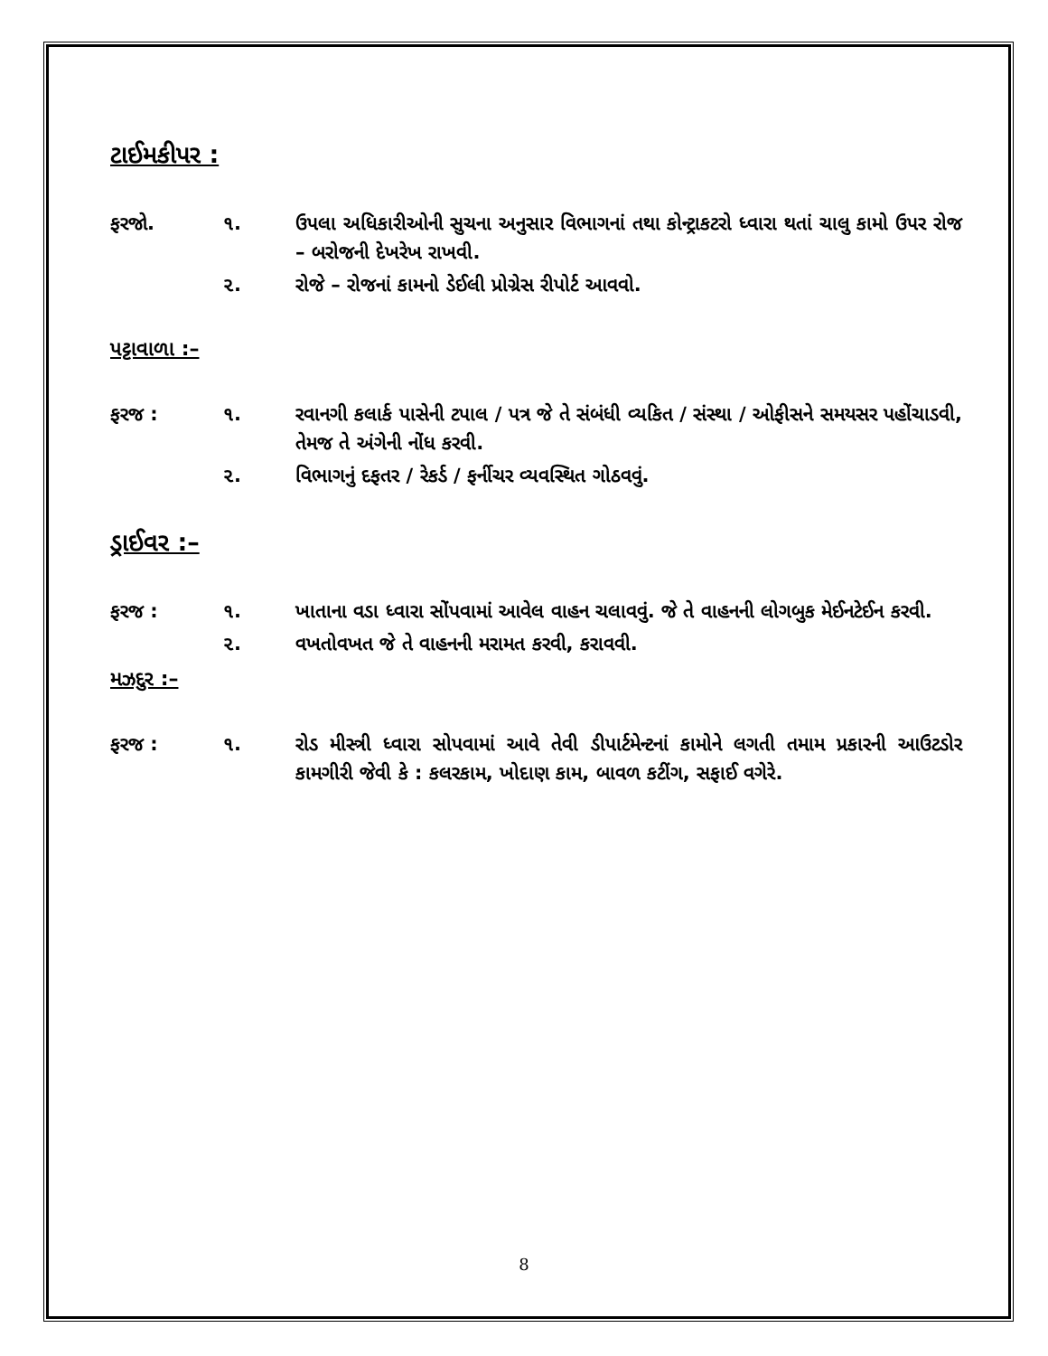ટાઈમકીપર :
ફરજો. ૧. ઉપલા અધિકારીઓની સુચના અનુસાર વિભાગનાં તથા કોન્ટ્રાકટરો ધ્વારા થતાં ચાલુ કામો ઉપર રોજ – બરોજની દેખરેખ રાખવી.
૨. રોજે – રોજનાં કામનો ડેઈલી પ્રોગ્રેસ રીપોર્ટ આવવો.
પટ્ટાવાળા :–
ફરજ : ૧. રવાનગી કલાર્ક પાસેની ટપાલ / પત્ર જે તે સંબંધી વ્યકિત / સંસ્થા / ઓફીસને સમયસર પહોંચાડવી, તેમજ તે અંગેની નોંધ કરવી.
૨. વિભાગનું દફતર / રેકર્ડ / ફર્નીચર વ્યવસ્થિત ગોઠવવું.
ડ્રાઈવર :–
ફરજ : ૧. ખાતાના વડા ધ્વારા સોંપવામાં આવેલ વાહન ચલાવવું. જે તે વાહનની લોગબુક મેઈનટેઈન કરવી.
૨. વખતોવખત જે તે વાહનની મરામત કરવી, કરાવવી.
મઝદુર :–
ફરજ : ૧. રોડ મીસ્ત્રી ધ્વારા સોપવામાં આવે તેવી ડીપાર્ટમેન્ટનાં કામોને લગતી તમામ પ્રકારની આઉટડોર કામગીરી જેવી કે : કલરકામ, ખોદાણ કામ, બાવળ કટીંગ, સફાઈ વગેરે.
8